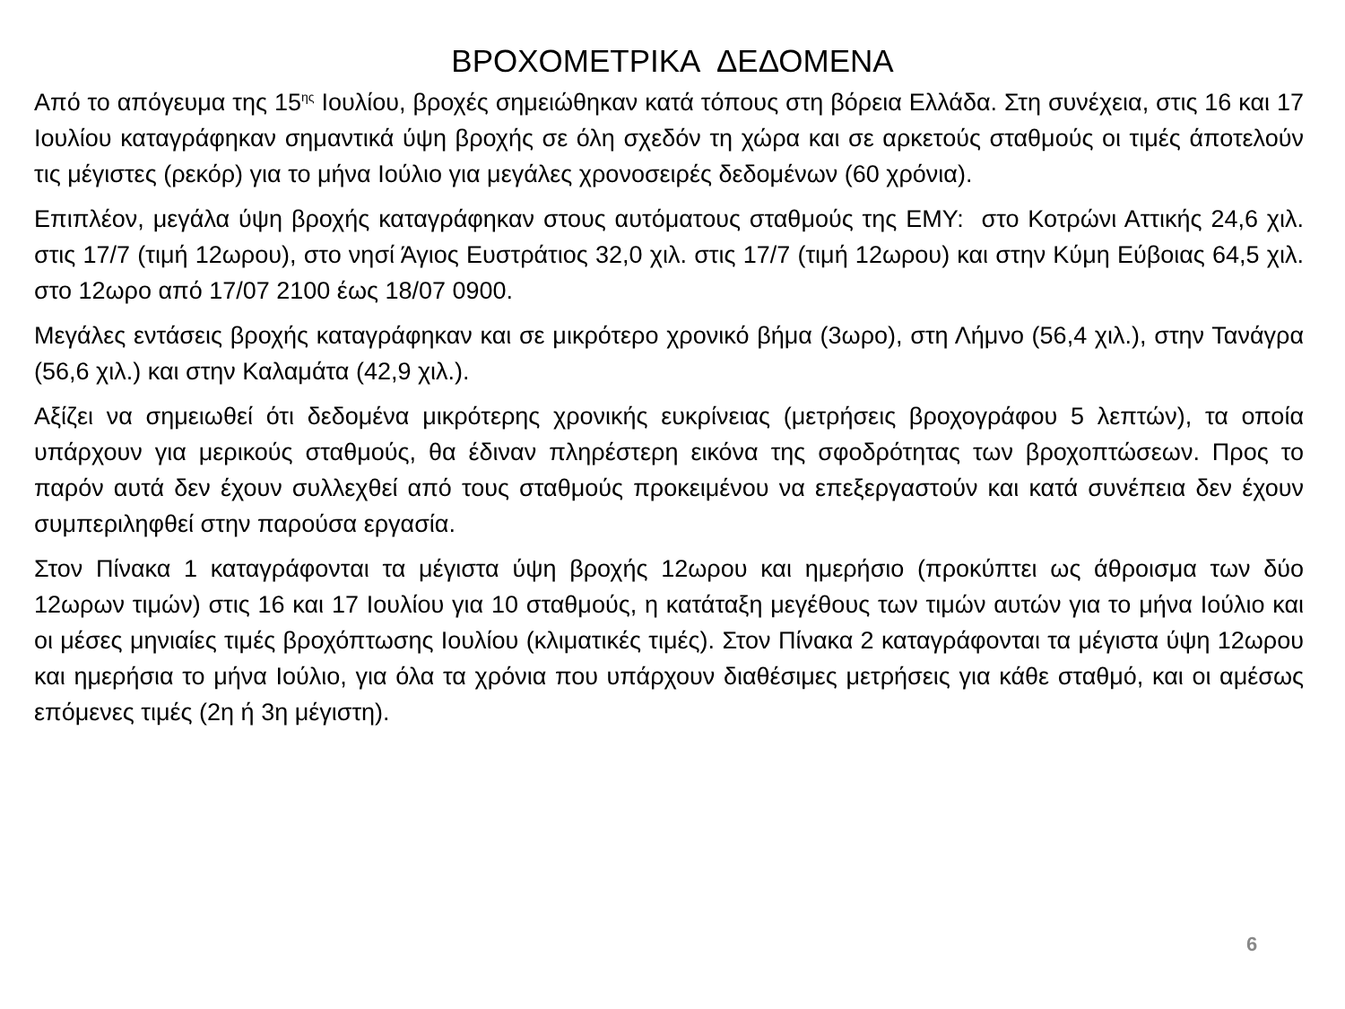ΒΡΟΧΟΜΕΤΡΙΚΑ ΔΕΔΟΜΕΝΑ
Από το απόγευμα της 15<sup>ης</sup> Ιουλίου, βροχές σημειώθηκαν κατά τόπους στη βόρεια Ελλάδα. Στη συνέχεια, στις 16 και 17 Ιουλίου καταγράφηκαν σημαντικά ύψη βροχής σε όλη σχεδόν τη χώρα και σε αρκετούς σταθμούς οι τιμές άποτελούν τις μέγιστες (ρεκόρ) για το μήνα Ιούλιο για μεγάλες χρονοσειρές δεδομένων (60 χρόνια).
Επιπλέον, μεγάλα ύψη βροχής καταγράφηκαν στους αυτόματους σταθμούς της ΕΜΥ: στο Κοτρώνι Αττικής 24,6 χιλ. στις 17/7 (τιμή 12ωρου), στο νησί Άγιος Ευστράτιος 32,0 χιλ. στις 17/7 (τιμή 12ωρου) και στην Κύμη Εύβοιας 64,5 χιλ. στο 12ωρο από 17/07 2100 έως 18/07 0900.
Μεγάλες εντάσεις βροχής καταγράφηκαν και σε μικρότερο χρονικό βήμα (3ωρο), στη Λήμνο (56,4 χιλ.), στην Τανάγρα (56,6 χιλ.) και στην Καλαμάτα (42,9 χιλ.).
Αξίζει να σημειωθεί ότι δεδομένα μικρότερης χρονικής ευκρίνειας (μετρήσεις βροχογράφου 5 λεπτών), τα οποία υπάρχουν για μερικούς σταθμούς, θα έδιναν πληρέστερη εικόνα της σφοδρότητας των βροχοπτώσεων. Προς το παρόν αυτά δεν έχουν συλλεχθεί από τους σταθμούς προκειμένου να επεξεργαστούν και κατά συνέπεια δεν έχουν συμπεριληφθεί στην παρούσα εργασία.
Στον Πίνακα 1 καταγράφονται τα μέγιστα ύψη βροχής 12ωρου και ημερήσιο (προκύπτει ως άθροισμα των δύο 12ωρων τιμών) στις 16 και 17 Ιουλίου για 10 σταθμούς, η κατάταξη μεγέθους των τιμών αυτών για το μήνα Ιούλιο και οι μέσες μηνιαίες τιμές βροχόπτωσης Ιουλίου (κλιματικές τιμές). Στον Πίνακα 2 καταγράφονται τα μέγιστα ύψη 12ωρου και ημερήσια το μήνα Ιούλιο, για όλα τα χρόνια που υπάρχουν διαθέσιμες μετρήσεις για κάθε σταθμό, και οι αμέσως επόμενες τιμές (2η ή 3η μέγιστη).
6